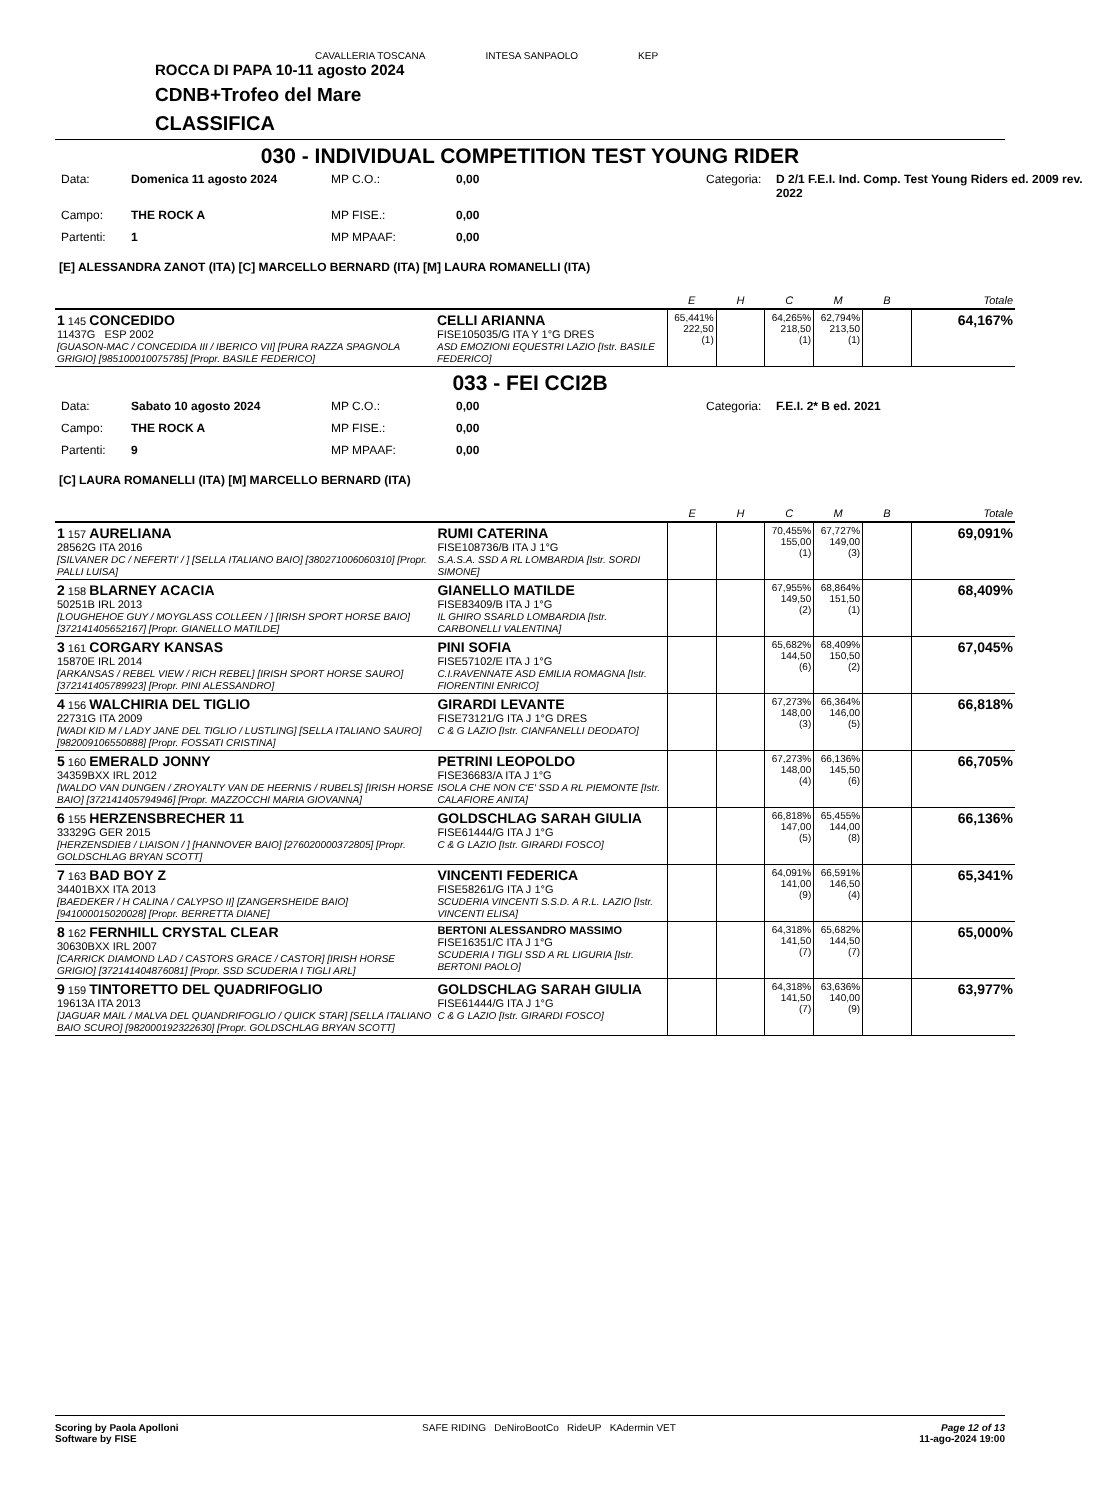CAVALLERIA TOSCANA INTESA SANPAOLO KEP
ROCCA DI PAPA 10-11 agosto 2024
CDNB+Trofeo del Mare
CLASSIFICA
030 - INDIVIDUAL COMPETITION TEST YOUNG RIDER
Data: Domenica 11 agosto 2024 MP C.O.: 0,00 Categoria: D 2/1 F.E.I. Ind. Comp. Test Young Riders ed. 2009 rev. 2022 Campo: THE ROCK A MP FISE.: 0,00 Partenti: 1 MP MPAAF: 0,00
[E] ALESSANDRA ZANOT (ITA) [C] MARCELLO BERNARD (ITA) [M] LAURA ROMANELLI (ITA)
| | | E | H | C | M | B | Totale |
| 1 145 CONCEDIDO 11437G ESP 2002 [GUASON-MAC / CONCEDIDA III / IBERICO VII] [PURA RAZZA SPAGNOLA GRIGIO] [985100010075785] [Propr. BASILE FEDERICO] | CELLI ARIANNA FISE105035/G ITA Y 1°G DRES ASD EMOZIONI EQUESTRI LAZIO [Istr. BASILE FEDERICO] | 65,441% 222,50 (1) | | 64,265% 218,50 (1) | 62,794% 213,50 (1) | | 64,167% |
033 - FEI CCI2B
Data: Sabato 10 agosto 2024 MP C.O.: 0,00 Categoria: F.E.I. 2* B ed. 2021 Campo: THE ROCK A MP FISE.: 0,00 Partenti: 9 MP MPAAF: 0,00
[C] LAURA ROMANELLI (ITA) [M] MARCELLO BERNARD (ITA)
| | | E | H | C | M | B | Totale |
| 1 157 AURELIANA 28562G ITA 2016 [SILVANER DC / NEFERTI' / ] [SELLA ITALIANO BAIO] [380271006060310] [Propr. PALLI LUISA] | RUMI CATERINA FISE108736/B ITA J 1°G S.A.S.A. SSD A RL LOMBARDIA [Istr. SORDI SIMONE] | | | 70,455% 155,00 (1) | 67,727% 149,00 (3) | | 69,091% |
| 2 158 BLARNEY ACACIA 50251B IRL 2013 [LOUGHEHOE GUY / MOYGLASS COLLEEN / ] [IRISH SPORT HORSE BAIO] [372141405652167] [Propr. GIANELLO MATILDE] | GIANELLO MATILDE FISE83409/B ITA J 1°G IL GHIRO SSARLD LOMBARDIA [Istr. CARBONELLI VALENTINA] | | | 67,955% 149,50 (2) | 68,864% 151,50 (1) | | 68,409% |
| 3 161 CORGARY KANSAS 15870E IRL 2014 [ARKANSAS / REBEL VIEW / RICH REBEL] [IRISH SPORT HORSE SAURO] [372141405789923] [Propr. PINI ALESSANDRO] | PINI SOFIA FISE57102/E ITA J 1°G C.I.RAVENNATE ASD EMILIA ROMAGNA [Istr. FIORENTINI ENRICO] | | | 65,682% 144,50 (6) | 68,409% 150,50 (2) | | 67,045% |
| 4 156 WALCHIRIA DEL TIGLIO 22731G ITA 2009 [WADI KID M / LADY JANE DEL TIGLIO / LUSTLING] [SELLA ITALIANO SAURO] [982009106550888] [Propr. FOSSATI CRISTINA] | GIRARDI LEVANTE FISE73121/G ITA J 1°G DRES C & G LAZIO [Istr. CIANFANELLI DEODATO] | | | 67,273% 148,00 (3) | 66,364% 146,00 (5) | | 66,818% |
| 5 160 EMERALD JONNY 34359BXX IRL 2012 [WALDO VAN DUNGEN / ZROYALTY VAN DE HEERNIS / RUBELS] [IRISH HORSE BAIO] [372141405794946] [Propr. MAZZOCCHI MARIA GIOVANNA] | PETRINI LEOPOLDO FISE36683/A ITA J 1°G ISOLA CHE NON C'E' SSD A RL PIEMONTE [Istr. CALAFIORE ANITA] | | | 67,273% 148,00 (4) | 66,136% 145,50 (6) | | 66,705% |
| 6 155 HERZENSBRECHER 11 33329G GER 2015 [HERZENSDIEB / LIAISON / ] [HANNOVER BAIO] [276020000372805] [Propr. GOLDSCHLAG BRYAN SCOTT] | GOLDSCHLAG SARAH GIULIA FISE61444/G ITA J 1°G C & G LAZIO [Istr. GIRARDI FOSCO] | | | 66,818% 147,00 (5) | 65,455% 144,00 (8) | | 66,136% |
| 7 163 BAD BOY Z 34401BXX ITA 2013 [BAEDEKER / H CALINA / CALYPSO II] [ZANGERSHEIDE BAIO] [941000015020028] [Propr. BERRETTA DIANE] | VINCENTI FEDERICA FISE58261/G ITA J 1°G SCUDERIA VINCENTI S.S.D. A R.L. LAZIO [Istr. VINCENTI ELISA] | | | 64,091% 141,00 (9) | 66,591% 146,50 (4) | | 65,341% |
| 8 162 FERNHILL CRYSTAL CLEAR 30630BXX IRL 2007 [CARRICK DIAMOND LAD / CASTORS GRACE / CASTOR] [IRISH HORSE GRIGIO] [372141404876081] [Propr. SSD SCUDERIA I TIGLI ARL] | BERTONI ALESSANDRO MASSIMO FISE16351/C ITA J 1°G SCUDERIA I TIGLI SSD A RL LIGURIA [Istr. BERTONI PAOLO] | | | 64,318% 141,50 (7) | 65,682% 144,50 (7) | | 65,000% |
| 9 159 TINTORETTO DEL QUADRIFOGLIO 19613A ITA 2013 [JAGUAR MAIL / MALVA DEL QUANDRIFOGLIO / QUICK STAR] [SELLA ITALIANO BAIO SCURO] [982000192322630] [Propr. GOLDSCHLAG BRYAN SCOTT] | GOLDSCHLAG SARAH GIULIA FISE61444/G ITA J 1°G C & G LAZIO [Istr. GIRARDI FOSCO] | | | 64,318% 141,50 (7) | 63,636% 140,00 (9) | | 63,977% |
Scoring by Paola Apolloni
Software by FISE
SAFE RIDING DeNiroBootCo RideUP KAdermin VET
Page 12 of 13
11-ago-2024 19:00